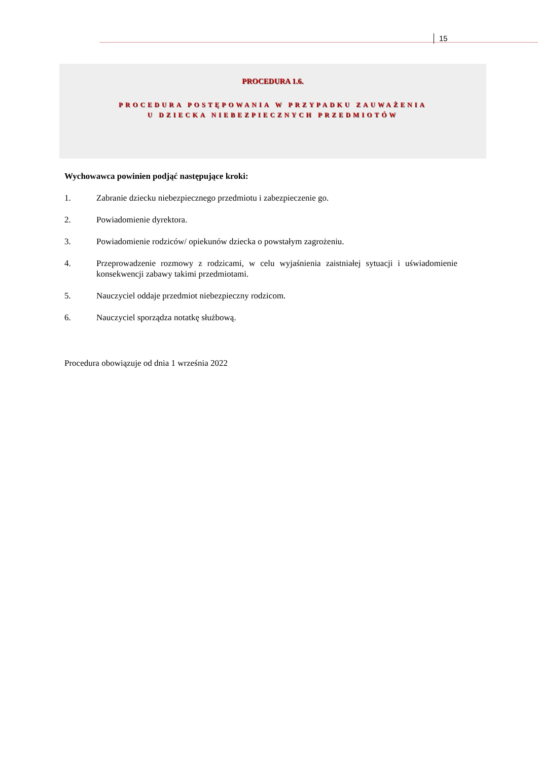15
PROCEDURA 1.6.
PROCEDURA POSTĘPOWANIA W PRZYPADKU ZAUWAŻENIA
U DZIECKA NIEBEZPIECZNYCH PRZEDMIOTÓW
Wychowawca powinien podjąć następujące kroki:
1. Zabranie dziecku niebezpiecznego przedmiotu i zabezpieczenie go.
2. Powiadomienie dyrektora.
3. Powiadomienie rodziców/ opiekunów dziecka o powstałym zagrożeniu.
4. Przeprowadzenie rozmowy z rodzicami, w celu wyjaśnienia zaistniałej sytuacji i uświadomienie konsekwencji zabawy takimi przedmiotami.
5. Nauczyciel oddaje przedmiot niebezpieczny rodzicom.
6. Nauczyciel sporządza notatkę służbową.
Procedura obowiązuje od dnia 1 września 2022